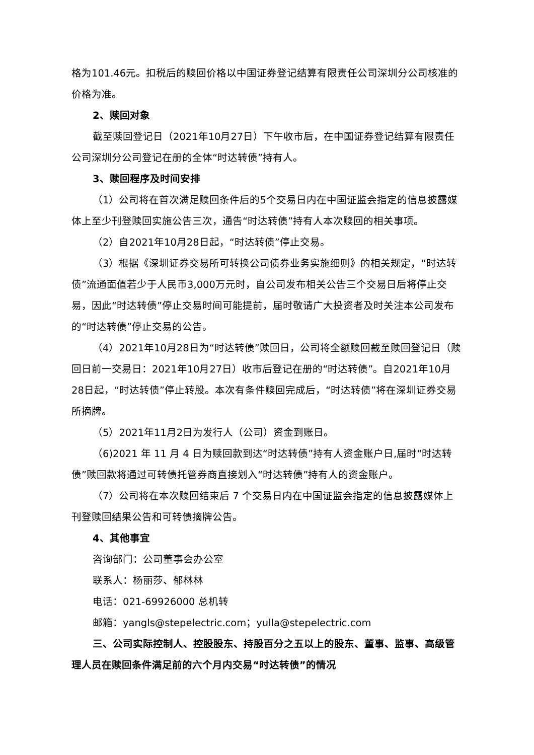格为101.46元。扣税后的赎回价格以中国证券登记结算有限责任公司深圳分公司核准的价格为准。
2、赎回对象
截至赎回登记日（2021年10月27日）下午收市后，在中国证券登记结算有限责任公司深圳分公司登记在册的全体“时达转债”持有人。
3、赎回程序及时间安排
（1）公司将在首次满足赎回条件后的5个交易日内在中国证监会指定的信息披露媒体上至少刊登赎回实施公告三次，通告“时达转债”持有人本次赎回的相关事项。
（2）自2021年10月28日起，“时达转债”停止交易。
（3）根据《深圳证券交易所可转换公司债券业务实施细则》的相关规定，“时达转债”流通面值若少于人民币3,000万元时，自公司发布相关公告三个交易日后将停止交易，因此“时达转债”停止交易时间可能提前，届时敬请广大投资者及时关注本公司发布的“时达转债”停止交易的公告。
（4）2021年10月28日为“时达转债”赎回日，公司将全额赎回截至赎回登记日（赎回日前一交易日：2021年10月27日）收市后登记在册的“时达转债”。自2021年10月28日起，“时达转债”停止转股。本次有条件赎回完成后，“时达转债”将在深圳证券交易所摘牌。
（5）2021年11月2日为发行人（公司）资金到账日。
（6)2021 年 11 月 4 日为赎回款到达“时达转债”持有人资金账户日,届时“时达转债”赎回款将通过可转债托管券商直接划入“时达转债”持有人的资金账户。
（7）公司将在本次赎回结束后 7 个交易日内在中国证监会指定的信息披露媒体上刊登赎回结果公告和可转债摘牌公告。
4、其他事宜
咨询部门：公司董事会办公室
联系人：杨丽莎、郁林林
电话：021-69926000 总机转
邮箱：yangls@stepelectric.com；yulla@stepelectric.com
三、公司实际控制人、控股股东、持股百分之五以上的股东、董事、监事、高级管理人员在赎回条件满足前的六个月内交易“时达转债”的情况